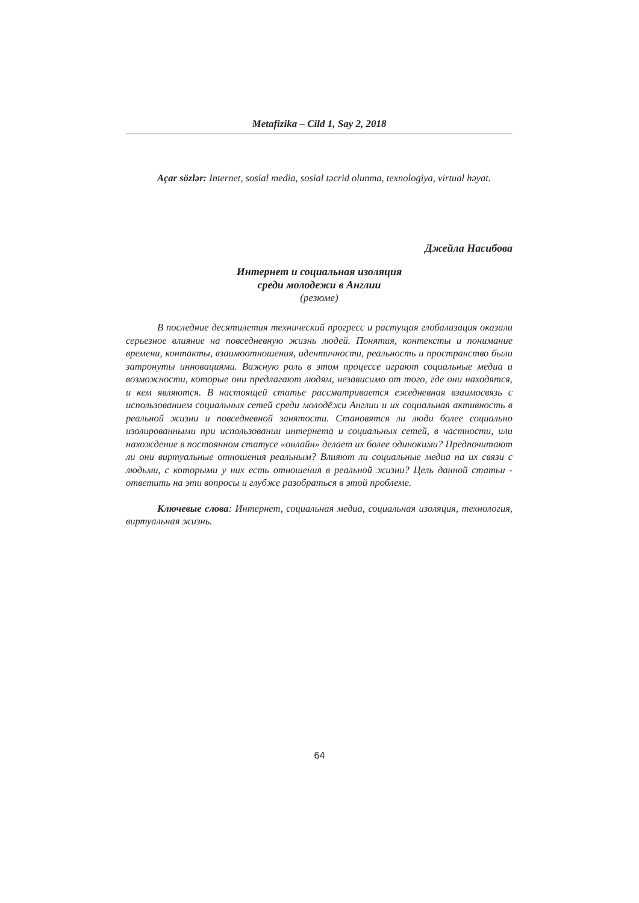Metafizika – Cild 1, Say 2, 2018
Açar sözlər: Internet, sosial media, sosial təcrid olunma, texnologiya, virtual həyat.
Джейла Насибова
Интернет и социальная изоляция
среди молодежи в Англии
(резюме)
В последние десятилетия технический прогресс и растущая глобализация оказали серьезное влияние на повседневную жизнь людей. Понятия, контексты и понимание времени, контакты, взаимоотношения, идентичности, реальность и пространство были затронуты инновациями. Важную роль в этом процессе играют социальные медиа и возможности, которые они предлагают людям, независимо от того, где они находятся, и кем являются. В настоящей статье рассматривается ежедневная взаимосвязь с использованием социальных сетей среди молодёжи Англии и их социальная активность в реальной жизни и повседневной занятости. Становятся ли люди более социально изолированными при использовании интернета и социальных сетей, в частности, или нахождение в постоянном статусе «онлайн» делает их более одинокими? Предпочитают ли они виртуальные отношения реальным? Влияют ли социальные медиа на их связи с людьми, с которыми у них есть отношения в реальной жизни? Цель данной статьи - ответить на эти вопросы и глубже разобраться в этой проблеме.
Ключевые слова: Интернет, социальная медиа, социальная изоляция, технология, виртуальная жизнь.
64